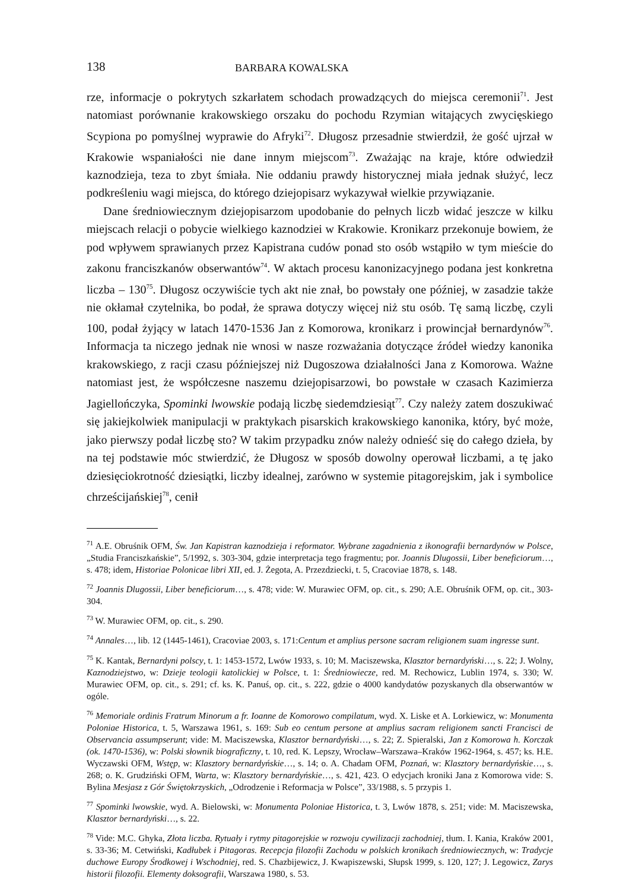138 BARBARA KOWALSKA
rze, informacje o pokrytych szkarłatem schodach prowadzących do miejsca ceremonii<sup>71</sup>. Jest natomiast porównanie krakowskiego orszaku do pochodu Rzymian witających zwycięskiego Scypiona po pomyślnej wyprawie do Afryki<sup>72</sup>. Długosz przesadnie stwierdził, że gość ujrzał w Krakowie wspaniałości nie dane innym miejscom<sup>73</sup>. Zważając na kraje, które odwiedził kaznodzieja, teza to zbyt śmiała. Nie oddaniu prawdy historycznej miała jednak służyć, lecz podkreśleniu wagi miejsca, do którego dziejopisarz wykazywał wielkie przywiązanie.
Dane średniowiecznym dziejopisarzom upodobanie do pełnych liczb widać jeszcze w kilku miejscach relacji o pobycie wielkiego kaznodziei w Krakowie. Kronikarz przekonuje bowiem, że pod wpływem sprawianych przez Kapistrana cudów ponad sto osób wstąpiło w tym mieście do zakonu franciszkanów obserwantów<sup>74</sup>. W aktach procesu kanonizacyjnego podana jest konkretna liczba – 130<sup>75</sup>. Długosz oczywiście tych akt nie znał, bo powstały one później, w zasadzie także nie okłamał czytelnika, bo podał, że sprawa dotyczy więcej niż stu osób. Tę samą liczbę, czyli 100, podał żyjący w latach 1470-1536 Jan z Komorowa, kronikarz i prowincjał bernardynów<sup>76</sup>. Informacja ta niczego jednak nie wnosi w nasze rozważania dotyczące źródeł wiedzy kanonika krakowskiego, z racji czasu późniejszej niż Dugoszowa działalności Jana z Komorowa. Ważne natomiast jest, że współczesne naszemu dziejopisarzowi, bo powstałe w czasach Kazimierza Jagiellończyka, Spominki lwowskie podają liczbę siedemdziesiąt<sup>77</sup>. Czy należy zatem doszukiwać się jakiejkolwiek manipulacji w praktykach pisarskich krakowskiego kanonika, który, być może, jako pierwszy podał liczbę sto? W takim przypadku znów należy odnieść się do całego dzieła, by na tej podstawie móc stwierdzić, że Długosz w sposób dowolny operował liczbami, a tę jako dziesięciokrotność dziesiątki, liczby idealnej, zarówno w systemie pitagorejskim, jak i symbolice chrześcijańskiej<sup>78</sup>, cenił
<sup>71</sup> A.E. Obruśnik OFM, Św. Jan Kapistran kaznodzieja i reformator. Wybrane zagadnienia z ikonografii bernardynów w Polsce, „Studia Franciszkańskie”, 5/1992, s. 303-304, gdzie interpretacja tego fragmentu; por. Joannis Dlugossii, Liber beneficiorum…, s. 478; idem, Historiae Polonicae libri XII, ed. J. Żegota, A. Przezdziecki, t. 5, Cracoviae 1878, s. 148.
<sup>72</sup> Joannis Dlugossii, Liber beneficiorum…, s. 478; vide: W. Murawiec OFM, op. cit., s. 290; A.E. Obruśnik OFM, op. cit., 303-304.
<sup>73</sup> W. Murawiec OFM, op. cit., s. 290.
<sup>74</sup> Annales…, lib. 12 (1445-1461), Cracoviae 2003, s. 171:Centum et amplius persone sacram religionem suam ingresse sunt.
<sup>75</sup> K. Kantak, Bernardyni polscy, t. 1: 1453-1572, Lwów 1933, s. 10; M. Maciszewska, Klasztor bernardyński…, s. 22; J. Wolny, Kaznodziejstwo, w: Dzieje teologii katolickiej w Polsce, t. 1: Średniowiecze, red. M. Rechowicz, Lublin 1974, s. 330; W. Murawiec OFM, op. cit., s. 291; cf. ks. K. Panuś, op. cit., s. 222, gdzie o 4000 kandydatów pozyskanych dla obserwantów w ogóle.
<sup>76</sup> Memoriale ordinis Fratrum Minorum a fr. Ioanne de Komorowo compilatum, wyd. X. Liske et A. Lorkiewicz, w: Monumenta Poloniae Historica, t. 5, Warszawa 1961, s. 169: Sub eo centum persone at amplius sacram religionem sancti Francisci de Observancia assumpserunt; vide: M. Maciszewska, Klasztor bernardyński…, s. 22; Z. Spieralski, Jan z Komorowa h. Korczak (ok. 1470-1536), w: Polski słownik biograficzny, t. 10, red. K. Lepszy, Wrocław–Warszawa–Kraków 1962-1964, s. 457; ks. H.E. Wyczawski OFM, Wstęp, w: Klasztory bernardyńskie…, s. 14; o. A. Chadam OFM, Poznań, w: Klasztory bernardyńskie…, s. 268; o. K. Grudziński OFM, Warta, w: Klasztory bernardyńskie…, s. 421, 423. O edycjach kroniki Jana z Komorowa vide: S. Bylina Mesjasz z Gór Świętokrzyskich, „Odrodzenie i Reformacja w Polsce”, 33/1988, s. 5 przypis 1.
<sup>77</sup> Spominki lwowskie, wyd. A. Bielowski, w: Monumenta Poloniae Historica, t. 3, Lwów 1878, s. 251; vide: M. Maciszewska, Klasztor bernardyński…, s. 22.
<sup>78</sup> Vide: M.C. Ghyka, Złota liczba. Rytuały i rytmy pitagorejskie w rozwoju cywilizacji zachodniej, tłum. I. Kania, Kraków 2001, s. 33-36; M. Cetwiński, Kadłubek i Pitagoras. Recepcja filozofii Zachodu w polskich kronikach średniowiecznych, w: Tradycje duchowe Europy Środkowej i Wschodniej, red. S. Chazbijewicz, J. Kwapiszewski, Słupsk 1999, s. 120, 127; J. Legowicz, Zarys historii filozofii. Elementy doksografii, Warszawa 1980, s. 53.